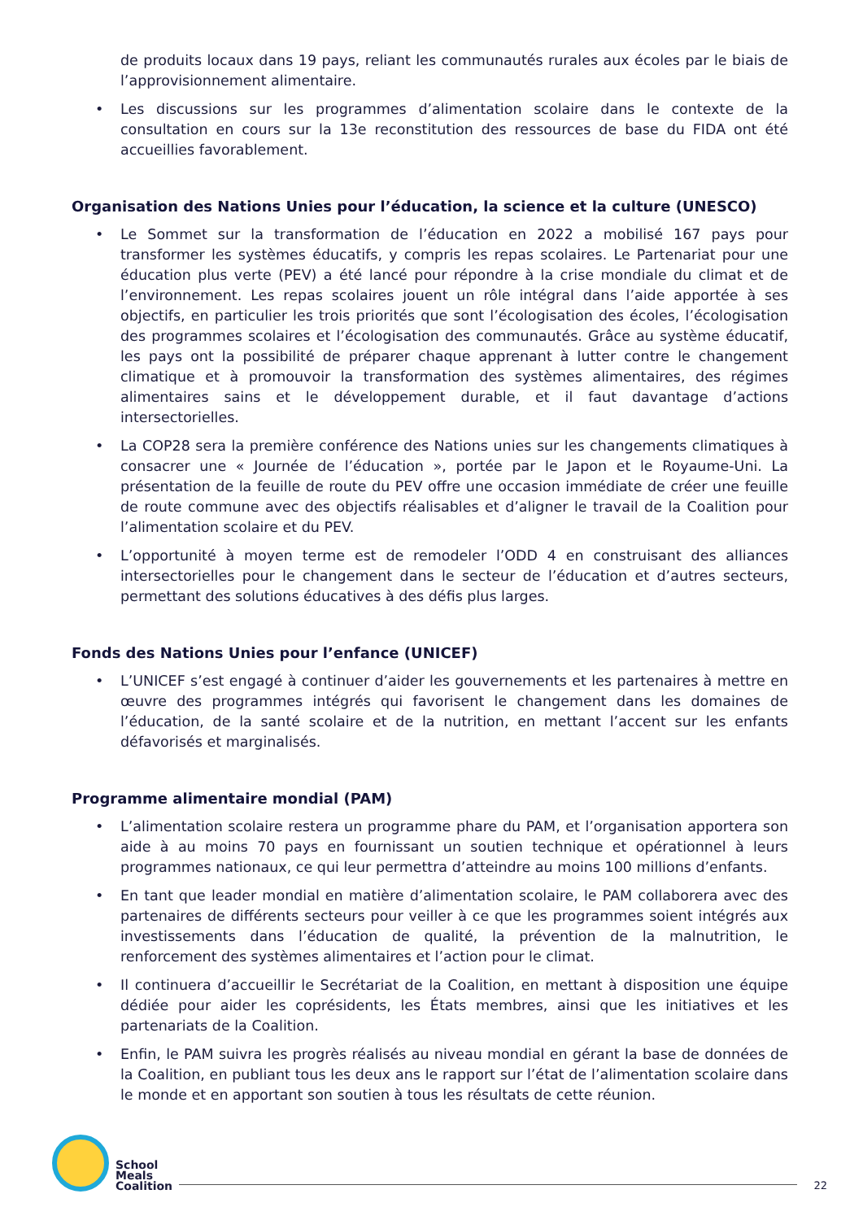de produits locaux dans 19 pays, reliant les communautés rurales aux écoles par le biais de l’approvisionnement alimentaire.
• Les discussions sur les programmes d’alimentation scolaire dans le contexte de la consultation en cours sur la 13e reconstitution des ressources de base du FIDA ont été accueillies favorablement.
Organisation des Nations Unies pour l’éducation, la science et la culture (UNESCO)
• Le Sommet sur la transformation de l’éducation en 2022 a mobilisé 167 pays pour transformer les systèmes éducatifs, y compris les repas scolaires. Le Partenariat pour une éducation plus verte (PEV) a été lancé pour répondre à la crise mondiale du climat et de l’environnement. Les repas scolaires jouent un rôle intégral dans l’aide apportée à ses objectifs, en particulier les trois priorités que sont l’écologisation des écoles, l’écologisation des programmes scolaires et l’écologisation des communautés. Grâce au système éducatif, les pays ont la possibilité de préparer chaque apprenant à lutter contre le changement climatique et à promouvoir la transformation des systèmes alimentaires, des régimes alimentaires sains et le développement durable, et il faut davantage d’actions intersectorielles.
• La COP28 sera la première conférence des Nations unies sur les changements climatiques à consacrer une « Journée de l’éducation », portée par le Japon et le Royaume-Uni. La présentation de la feuille de route du PEV offre une occasion immédiate de créer une feuille de route commune avec des objectifs réalisables et d’aligner le travail de la Coalition pour l’alimentation scolaire et du PEV.
• L’opportunité à moyen terme est de remodeler l’ODD 4 en construisant des alliances intersectorielles pour le changement dans le secteur de l’éducation et d’autres secteurs, permettant des solutions éducatives à des défis plus larges.
Fonds des Nations Unies pour l’enfance (UNICEF)
• L’UNICEF s’est engagé à continuer d’aider les gouvernements et les partenaires à mettre en œuvre des programmes intégrés qui favorisent le changement dans les domaines de l’éducation, de la santé scolaire et de la nutrition, en mettant l’accent sur les enfants défavorisés et marginalisés.
Programme alimentaire mondial (PAM)
• L’alimentation scolaire restera un programme phare du PAM, et l’organisation apportera son aide à au moins 70 pays en fournissant un soutien technique et opérationnel à leurs programmes nationaux, ce qui leur permettra d’atteindre au moins 100 millions d’enfants.
• En tant que leader mondial en matière d’alimentation scolaire, le PAM collaborera avec des partenaires de différents secteurs pour veiller à ce que les programmes soient intégrés aux investissements dans l’éducation de qualité, la prévention de la malnutrition, le renforcement des systèmes alimentaires et l’action pour le climat.
• Il continuera d’accueillir le Secrétariat de la Coalition, en mettant à disposition une équipe dédiée pour aider les coprésidents, les États membres, ainsi que les initiatives et les partenariats de la Coalition.
• Enfin, le PAM suivra les progrès réalisés au niveau mondial en gérant la base de données de la Coalition, en publiant tous les deux ans le rapport sur l’état de l’alimentation scolaire dans le monde et en apportant son soutien à tous les résultats de cette réunion.
School
Meals
Coalition
22